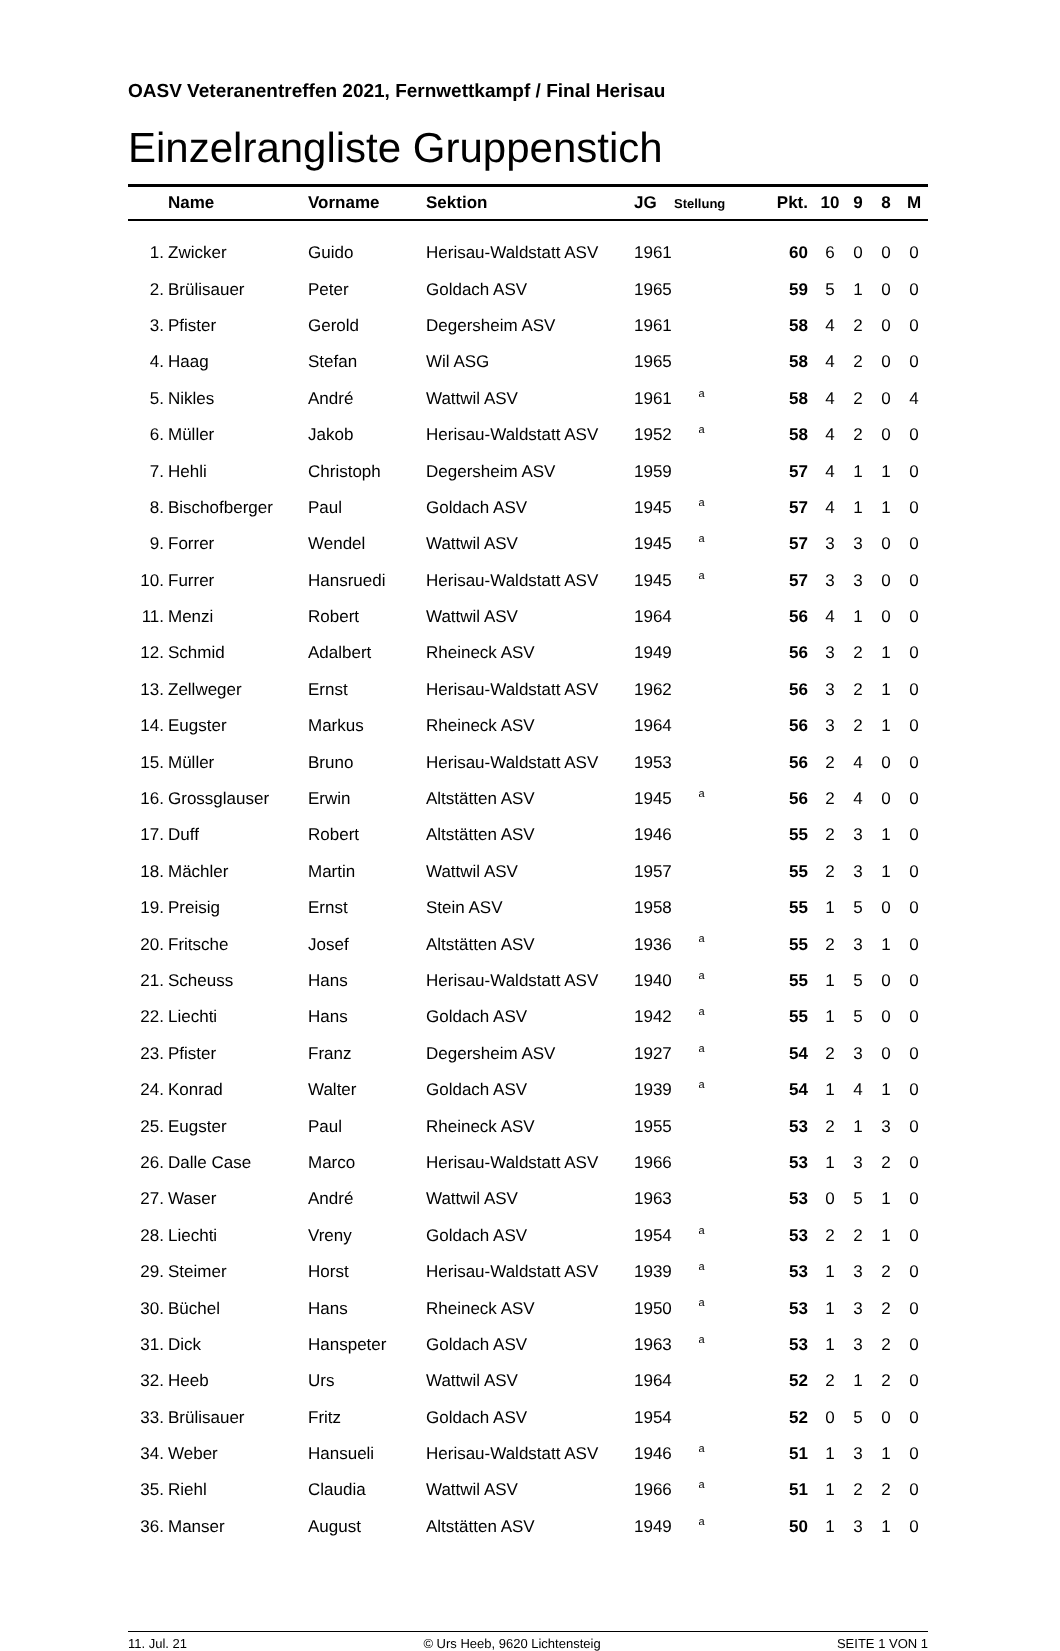OASV Veteranentreffen 2021, Fernwettkampf / Final Herisau
Einzelrangliste Gruppenstich
| | Name | Vorname | Sektion | JG | Stellung | Pkt. | 10 | 9 | 8 | M |
| --- | --- | --- | --- | --- | --- | --- | --- | --- | --- | --- |
| 1. | Zwicker | Guido | Herisau-Waldstatt ASV | 1961 | | 60 | 6 | 0 | 0 | 0 |
| 2. | Brülisauer | Peter | Goldach ASV | 1965 | | 59 | 5 | 1 | 0 | 0 |
| 3. | Pfister | Gerold | Degersheim ASV | 1961 | | 58 | 4 | 2 | 0 | 0 |
| 4. | Haag | Stefan | Wil ASG | 1965 | | 58 | 4 | 2 | 0 | 0 |
| 5. | Nikles | André | Wattwil ASV | 1961 | a | 58 | 4 | 2 | 0 | 4 |
| 6. | Müller | Jakob | Herisau-Waldstatt ASV | 1952 | a | 58 | 4 | 2 | 0 | 0 |
| 7. | Hehli | Christoph | Degersheim ASV | 1959 | | 57 | 4 | 1 | 1 | 0 |
| 8. | Bischofberger | Paul | Goldach ASV | 1945 | a | 57 | 4 | 1 | 1 | 0 |
| 9. | Forrer | Wendel | Wattwil ASV | 1945 | a | 57 | 3 | 3 | 0 | 0 |
| 10. | Furrer | Hansruedi | Herisau-Waldstatt ASV | 1945 | a | 57 | 3 | 3 | 0 | 0 |
| 11. | Menzi | Robert | Wattwil ASV | 1964 | | 56 | 4 | 1 | 0 | 0 |
| 12. | Schmid | Adalbert | Rheineck ASV | 1949 | | 56 | 3 | 2 | 1 | 0 |
| 13. | Zellweger | Ernst | Herisau-Waldstatt ASV | 1962 | | 56 | 3 | 2 | 1 | 0 |
| 14. | Eugster | Markus | Rheineck ASV | 1964 | | 56 | 3 | 2 | 1 | 0 |
| 15. | Müller | Bruno | Herisau-Waldstatt ASV | 1953 | | 56 | 2 | 4 | 0 | 0 |
| 16. | Grossglauser | Erwin | Altstätten ASV | 1945 | a | 56 | 2 | 4 | 0 | 0 |
| 17. | Duff | Robert | Altstätten ASV | 1946 | | 55 | 2 | 3 | 1 | 0 |
| 18. | Mächler | Martin | Wattwil ASV | 1957 | | 55 | 2 | 3 | 1 | 0 |
| 19. | Preisig | Ernst | Stein ASV | 1958 | | 55 | 1 | 5 | 0 | 0 |
| 20. | Fritsche | Josef | Altstätten ASV | 1936 | a | 55 | 2 | 3 | 1 | 0 |
| 21. | Scheuss | Hans | Herisau-Waldstatt ASV | 1940 | a | 55 | 1 | 5 | 0 | 0 |
| 22. | Liechti | Hans | Goldach ASV | 1942 | a | 55 | 1 | 5 | 0 | 0 |
| 23. | Pfister | Franz | Degersheim ASV | 1927 | a | 54 | 2 | 3 | 0 | 0 |
| 24. | Konrad | Walter | Goldach ASV | 1939 | a | 54 | 1 | 4 | 1 | 0 |
| 25. | Eugster | Paul | Rheineck ASV | 1955 | | 53 | 2 | 1 | 3 | 0 |
| 26. | Dalle Case | Marco | Herisau-Waldstatt ASV | 1966 | | 53 | 1 | 3 | 2 | 0 |
| 27. | Waser | André | Wattwil ASV | 1963 | | 53 | 0 | 5 | 1 | 0 |
| 28. | Liechti | Vreny | Goldach ASV | 1954 | a | 53 | 2 | 2 | 1 | 0 |
| 29. | Steimer | Horst | Herisau-Waldstatt ASV | 1939 | a | 53 | 1 | 3 | 2 | 0 |
| 30. | Büchel | Hans | Rheineck ASV | 1950 | a | 53 | 1 | 3 | 2 | 0 |
| 31. | Dick | Hanspeter | Goldach ASV | 1963 | a | 53 | 1 | 3 | 2 | 0 |
| 32. | Heeb | Urs | Wattwil ASV | 1964 | | 52 | 2 | 1 | 2 | 0 |
| 33. | Brülisauer | Fritz | Goldach ASV | 1954 | | 52 | 0 | 5 | 0 | 0 |
| 34. | Weber | Hansueli | Herisau-Waldstatt ASV | 1946 | a | 51 | 1 | 3 | 1 | 0 |
| 35. | Riehl | Claudia | Wattwil ASV | 1966 | a | 51 | 1 | 2 | 2 | 0 |
| 36. | Manser | August | Altstätten ASV | 1949 | a | 50 | 1 | 3 | 1 | 0 |
11. Jul. 21 © Urs Heeb, 9620 Lichtensteig SEITE 1 VON 1